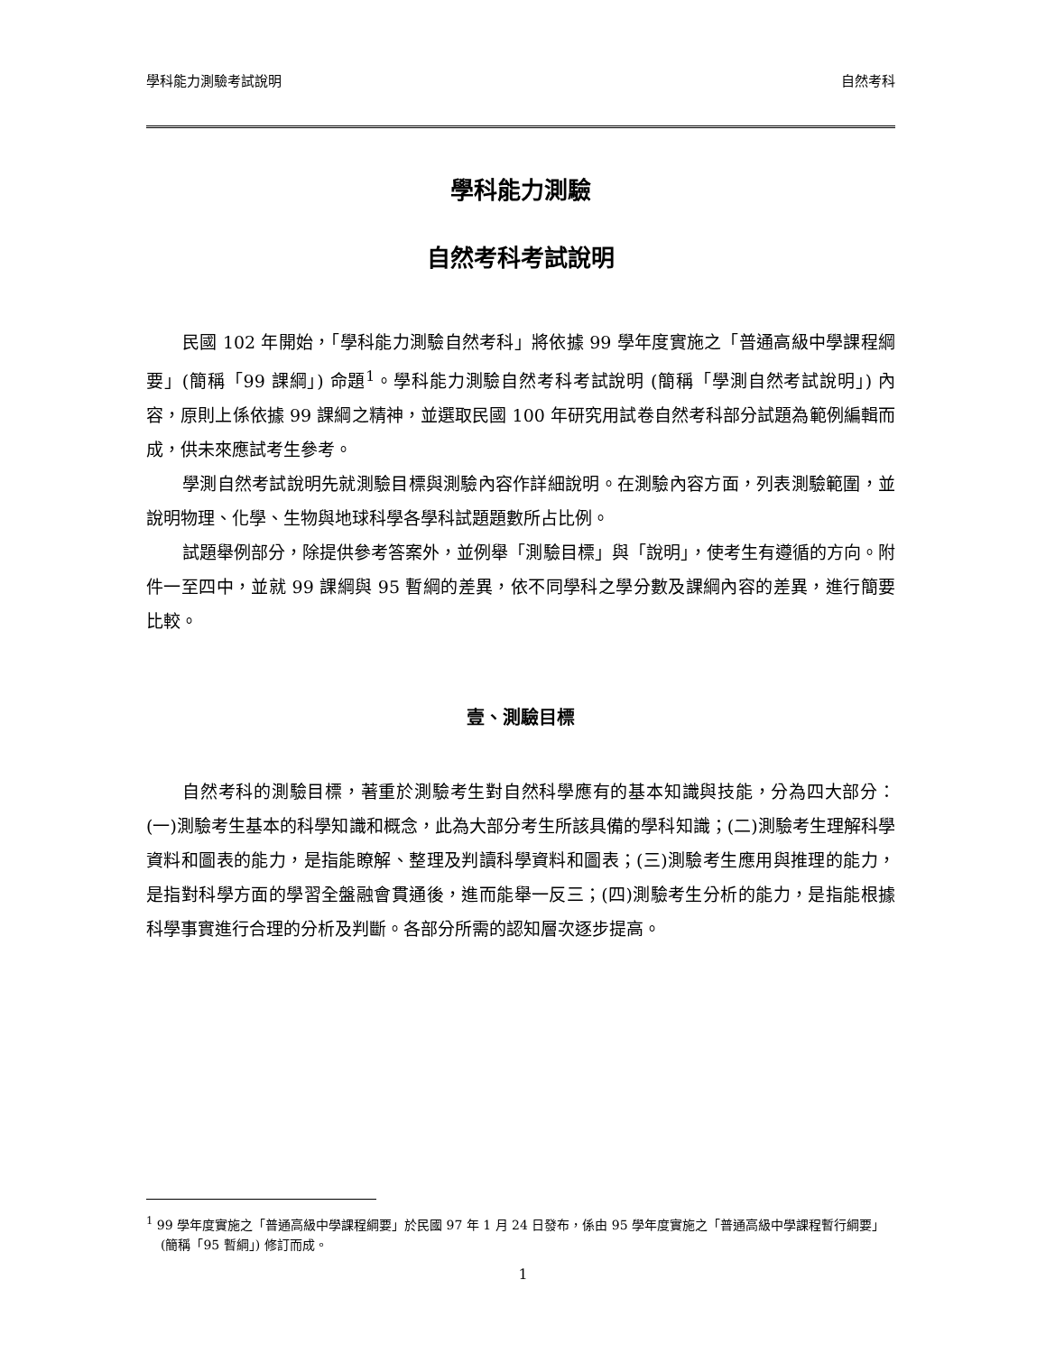學科能力測驗考試說明 自然考科
學科能力測驗
自然考科考試說明
民國 102 年開始，「學科能力測驗自然考科」將依據 99 學年度實施之「普通高級中學課程綱要」(簡稱「99 課綱」) 命題<sup>1</sup>。學科能力測驗自然考科考試說明 (簡稱「學測自然考試說明」) 內容，原則上係依據 99 課綱之精神，並選取民國 100 年研究用試卷自然考科部分試題為範例編輯而成，供未來應試考生參考。
學測自然考試說明先就測驗目標與測驗內容作詳細說明。在測驗內容方面，列表測驗範圍，並說明物理、化學、生物與地球科學各學科試題題數所占比例。
試題舉例部分，除提供參考答案外，並例舉「測驗目標」與「說明」，使考生有遵循的方向。附件一至四中，並就 99 課綱與 95 暫綱的差異，依不同學科之學分數及課綱內容的差異，進行簡要比較。
壹、測驗目標
自然考科的測驗目標，著重於測驗考生對自然科學應有的基本知識與技能，分為四大部分：(一)測驗考生基本的科學知識和概念，此為大部分考生所該具備的學科知識；(二)測驗考生理解科學資料和圖表的能力，是指能瞭解、整理及判讀科學資料和圖表；(三)測驗考生應用與推理的能力，是指對科學方面的學習全盤融會貫通後，進而能舉一反三；(四)測驗考生分析的能力，是指能根據科學事實進行合理的分析及判斷。各部分所需的認知層次逐步提高。
<sup>1</sup> 99 學年度實施之「普通高級中學課程綱要」於民國 97 年 1 月 24 日發布，係由 95 學年度實施之「普通高級中學課程暫行綱要」(簡稱「95 暫綱」) 修訂而成。
1